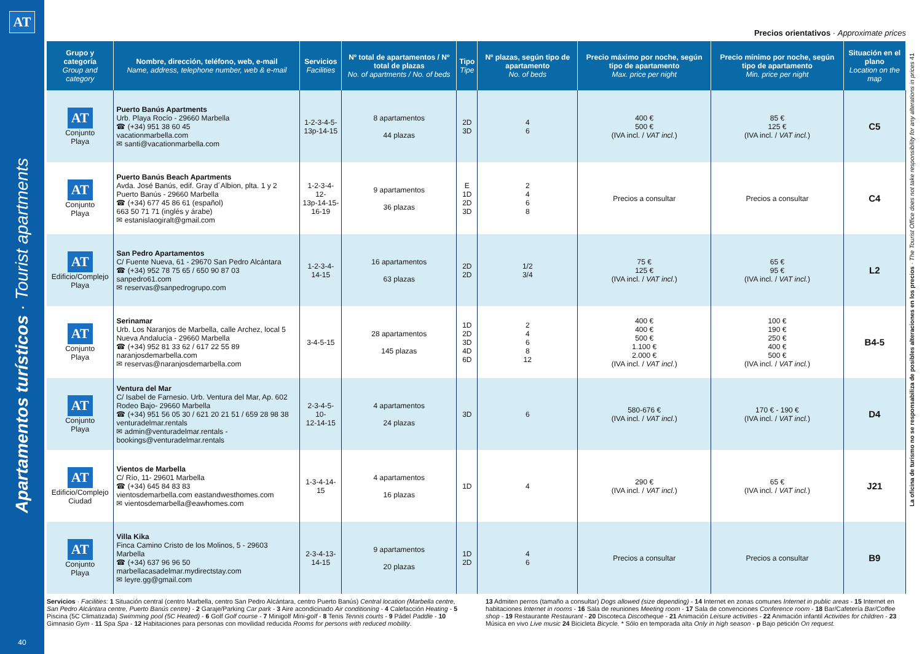AT
Apartamentos turísticos · Tourist apartments
40
Precios orientativos · Approximate prices
| Grupo y categoría Group and category | Nombre, dirección, teléfono, web, e-mail Name, address, telephone number, web & e-mail | Servicios Facilities | Nº total de apartamentos / Nº total de plazas No. of apartments / No. of beds | Tipo Tipe | Nº plazas, según tipo de apartamento No. of beds | Precio máximo por noche, según tipo de apartamento Max. price per night | Precio mínimo por noche, según tipo de apartamento Min. price per night | Situación en el plano Location on the map |
| --- | --- | --- | --- | --- | --- | --- | --- | --- |
| AT Conjunto Playa | Puerto Banús Apartments Urb. Playa Rocío - 29660 Marbella ☎ (+34) 951 38 60 45 vacationmarbella.com ✉ santi@vacationmarbella.com | 1-2-3-4-5- 13p-14-15 | 8 apartamentos 44 plazas | 2D 3D | 4 6 | 400 € 500 € (IVA incl. / VAT incl. ) | 85 € 125 € (IVA incl. / VAT incl. ) | C5 |
| AT Conjunto Playa | Puerto Banús Beach Apartments Avda. José Banús, edif. Gray d´Albion, plta. 1 y 2 Puerto Banús - 29660 Marbella ☎ (+34) 677 45 86 61 (español) 663 50 71 71 (inglés y árabe) ✉ estanislaogiralt@gmail.com | 1-2-3-4-12- 13p-14-15- 16-19 | 9 apartamentos 36 plazas | E 1D 2D 3D | 2 4 6 8 | Precios a consultar | Precios a consultar | C4 |
| AT Edificio/Complejo Playa | San Pedro Apartamentos C/ Fuente Nueva, 61 - 29670 San Pedro Alcántara ☎ (+34) 952 78 75 65 / 650 90 87 03 sanpedro61.com ✉ reservas@sanpedrogrupo.com | 1-2-3-4- 14-15 | 16 apartamentos 63 plazas | 2D 2D | 1/2 3/4 | 75 € 125 € (IVA incl. / VAT incl. ) | 65 € 95 € (IVA incl. / VAT incl. ) | L2 |
| AT Conjunto Playa | Serinamar Urb. Los Naranjos de Marbella, calle Archez, local 5 Nueva Andalucía - 29660 Marbella ☎ (+34) 952 81 33 62 / 617 22 55 89 naranjosdemarbella.com ✉ reservas@naranjosdemarbella.com | 3-4-5-15 | 28 apartamentos 145 plazas | 1D 2D 3D 4D 6D | 2 4 6 8 12 | 400 € 400 € 500 € 1.100 € 2.000 € (IVA incl. / VAT incl. ) | 100 € 190 € 250 € 400 € 500 € (IVA incl. / VAT incl. ) | B4-5 |
| AT Conjunto Playa | Ventura del Mar C/ Isabel de Farnesio. Urb. Ventura del Mar, Ap. 602 Rodeo Bajo- 29660 Marbella ☎ (+34) 951 56 05 30 / 621 20 21 51 / 659 28 98 38 venturadelmar.rentals ✉ admin@venturadelmar.rentals - bookings@venturadelmar.rentals | 2-3-4-5-10- 12-14-15 | 4 apartamentos 24 plazas | 3D | 6 | 580-676 € (IVA incl. / VAT incl. ) | 170 € - 190 € (IVA incl. / VAT incl. ) | D4 |
| AT Edificio/Complejo Ciudad | Vientos de Marbella C/ Río, 11- 29601 Marbella ☎ (+34) 645 84 83 83 vientosdemarbella.com eastandwesthomes.com ✉ vientosdemarbella@eawhomes.com | 1-3-4-14-15 | 4 apartamentos 16 plazas | 1D | 4 | 290 € (IVA incl. / VAT incl. ) | 65 € (IVA incl. / VAT incl. ) | J21 |
| AT Conjunto Playa | Villa Kika Finca Camino Cristo de los Molinos, 5 - 29603 Marbella ☎ (+34) 637 96 96 50 marbellacasadelmar.mydirectstay.com ✉ leyre.gg@gmail.com | 2-3-4-13- 14-15 | 9 apartamentos 20 plazas | 1D 2D | 4 6 | Precios a consultar | Precios a consultar | B9 |
Servicios · Facilities: 1 Situación central (centro Marbella, centro San Pedro Alcántara, centro Puerto Banús) Central location (Marbella centre, San Pedro Alcántara centre, Puerto Banús centre) - 2 Garaje/Parking Car park - 3 Aire acondicinado Air conditioning - 4 Calefacción Heating - 5 Piscina (5C Climatizada) Swimming pool (5C Heated) - 6 Golf Golf course - 7 Minigolf Mini-golf - 8 Tenis Tennis courts - 9 Pádel Paddle - 10 Gimnasio Gym - 11 Spa Spa - 12 Habitaciones para personas con movilidad reducida Rooms for persons with reduced mobility.
13 Admiten perros (tamaño a consultar) Dogs allowed (size depending) - 14 Internet en zonas comunes Internet in public areas - 15 Internet en habitaciones Internet in rooms - 16 Sala de reuniones Meeting room - 17 Sala de convenciones Conference room - 18 Bar/Cafetería Bar/Coffee shop - 19 Restaurante Restaurant - 20 Discoteca Discotheque - 21 Animación Leisure activities - 22 Animación infantil Activities for children - 23 Música en vivo Live music 24 Bicicleta Bicycle. * Sólo en temporada alta Only in high season - p Bajo petición On request.
La oficina de turismo no se responsabiliza de posibles alteraciones en los precios · The Tourist Office does not take responsibility for any alterations in prices 41